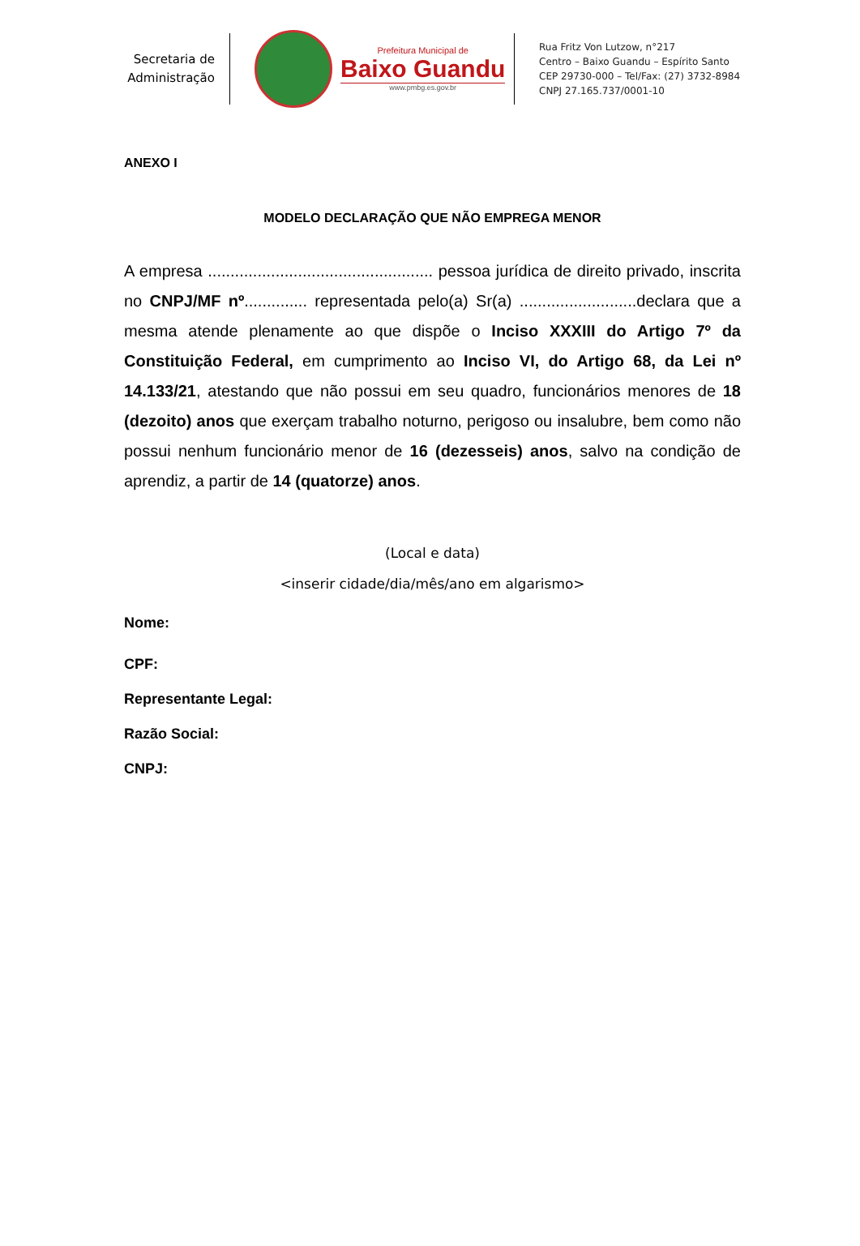Secretaria de
Administração
Prefeitura Municipal de
Baixo Guandu
www.pmbg.es.gov.br
Rua Fritz Von Lutzow, n°217
Centro – Baixo Guandu – Espírito Santo
CEP 29730-000 – Tel/Fax: (27) 3732-8984
CNPJ 27.165.737/0001-10
ANEXO I
MODELO DECLARAÇÃO QUE NÃO EMPREGA MENOR
A empresa .................................................. pessoa jurídica de direito privado, inscrita no CNPJ/MF nº.............. representada pelo(a) Sr(a) ..........................declara que a mesma atende plenamente ao que dispõe o Inciso XXXIII do Artigo 7º da Constituição Federal, em cumprimento ao Inciso VI, do Artigo 68, da Lei nº 14.133/21, atestando que não possui em seu quadro, funcionários menores de 18 (dezoito) anos que exerçam trabalho noturno, perigoso ou insalubre, bem como não possui nenhum funcionário menor de 16 (dezesseis) anos, salvo na condição de aprendiz, a partir de 14 (quatorze) anos.
(Local e data)
<inserir cidade/dia/mês/ano em algarismo>
Nome:
CPF:
Representante Legal:
Razão Social:
CNPJ: